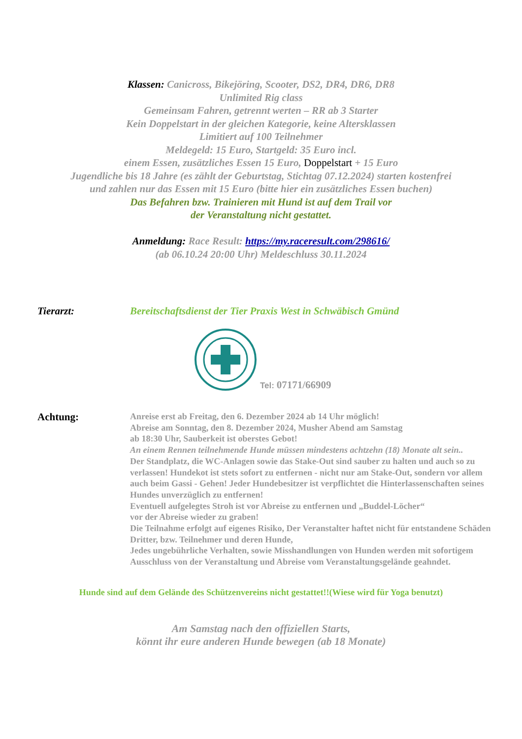Klassen: Canicross, Bikejöring, Scooter, DS2, DR4, DR6, DR8
Unlimited Rig class
Gemeinsam Fahren, getrennt werten – RR ab 3 Starter
Kein Doppelstart in der gleichen Kategorie, keine Altersklassen
Limitiert auf 100 Teilnehmer
Meldegeld: 15 Euro, Startgeld: 35 Euro incl.
einem Essen, zusätzliches Essen 15 Euro, Doppelstart + 15 Euro
Jugendliche bis 18 Jahre (es zählt der Geburtstag, Stichtag 07.12.2024) starten kostenfrei
und zahlen nur das Essen mit 15 Euro (bitte hier ein zusätzliches Essen buchen)
Das Befahren bzw. Trainieren mit Hund ist auf dem Trail vor
der Veranstaltung nicht gestattet.
Anmeldung: Race Result: https://my.raceresult.com/298616/
(ab 06.10.24 20:00 Uhr) Meldeschluss 30.11.2024
Tierarzt: Bereitschaftsdienst der Tier Praxis West in Schwäbisch Gmünd
Tel: 07171/66909
Achtung:
Anreise erst ab Freitag, den 6. Dezember 2024 ab 14 Uhr möglich!
Abreise am Sonntag, den 8. Dezember 2024, Musher Abend am Samstag
ab 18:30 Uhr, Sauberkeit ist oberstes Gebot!
An einem Rennen teilnehmende Hunde müssen mindestens achtzehn (18) Monate alt sein..
Der Standplatz, die WC-Anlagen sowie das Stake-Out sind sauber zu halten und auch so zu verlassen! Hundekot ist stets sofort zu entfernen - nicht nur am Stake-Out, sondern vor allem auch beim Gassi - Gehen! Jeder Hundebesitzer ist verpflichtet die Hinterlassenschaften seines Hundes unverzüglich zu entfernen!
Eventuell aufgelegtes Stroh ist vor Abreise zu entfernen und „Buddel-Löcher“
vor der Abreise wieder zu graben!
Die Teilnahme erfolgt auf eigenes Risiko, Der Veranstalter haftet nicht für entstandene Schäden Dritter, bzw. Teilnehmer und deren Hunde,
Jedes ungebührliche Verhalten, sowie Misshandlungen von Hunden werden mit sofortigem Ausschluss von der Veranstaltung und Abreise vom Veranstaltungsgelände geahndet.
Hunde sind auf dem Gelände des Schützenvereins nicht gestattet!!(Wiese wird für Yoga benutzt)
Am Samstag nach den offiziellen Starts,
könnt ihr eure anderen Hunde bewegen (ab 18 Monate)